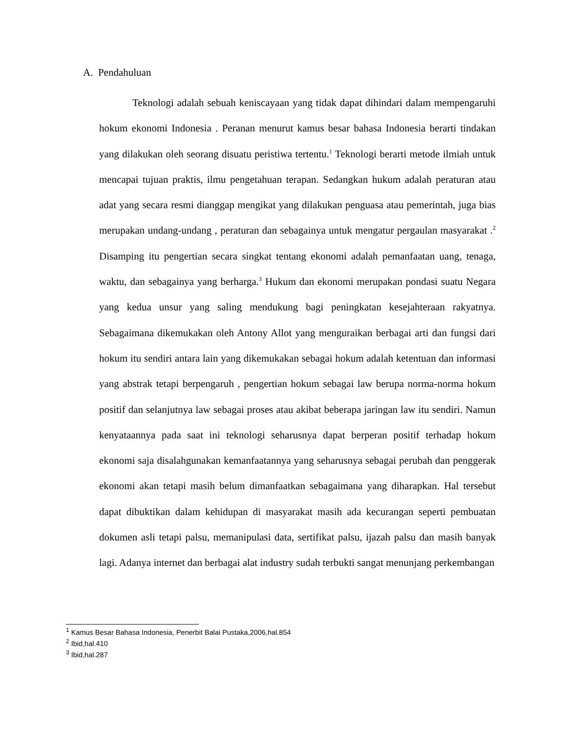A. Pendahuluan
Teknologi adalah sebuah keniscayaan yang tidak dapat dihindari dalam mempengaruhi hokum ekonomi Indonesia . Peranan menurut kamus besar bahasa Indonesia berarti tindakan yang dilakukan oleh seorang disuatu peristiwa tertentu.<sup>1</sup> Teknologi berarti metode ilmiah untuk mencapai tujuan praktis, ilmu pengetahuan terapan. Sedangkan hukum adalah peraturan atau adat yang secara resmi dianggap mengikat yang dilakukan penguasa atau pemerintah, juga bias merupakan undang-undang , peraturan dan sebagainya untuk mengatur pergaulan masyarakat .<sup>2</sup> Disamping itu pengertian secara singkat tentang ekonomi adalah pemanfaatan uang, tenaga, waktu, dan sebagainya yang berharga.<sup>3</sup> Hukum dan ekonomi merupakan pondasi suatu Negara yang kedua unsur yang saling mendukung bagi peningkatan kesejahteraan rakyatnya. Sebagaimana dikemukakan oleh Antony Allot yang menguraikan berbagai arti dan fungsi dari hokum itu sendiri antara lain yang dikemukakan sebagai hokum adalah ketentuan dan informasi yang abstrak tetapi berpengaruh , pengertian hokum sebagai law berupa norma-norma hokum positif dan selanjutnya law sebagai proses atau akibat beberapa jaringan law itu sendiri. Namun kenyataannya pada saat ini teknologi seharusnya dapat berperan positif terhadap hokum ekonomi saja disalahgunakan kemanfaatannya yang seharusnya sebagai perubah dan penggerak ekonomi akan tetapi masih belum dimanfaatkan sebagaimana yang diharapkan. Hal tersebut dapat dibuktikan dalam kehidupan di masyarakat masih ada kecurangan seperti pembuatan dokumen asli tetapi palsu, memanipulasi data, sertifikat palsu, ijazah palsu dan masih banyak lagi. Adanya internet dan berbagai alat industry sudah terbukti sangat menunjang perkembangan
<sup>1</sup> Kamus Besar Bahasa Indonesia, Penerbit Balai Pustaka,2006,hal.854
<sup>2</sup> Ibid,hal.410
<sup>3</sup> Ibid,hal.287